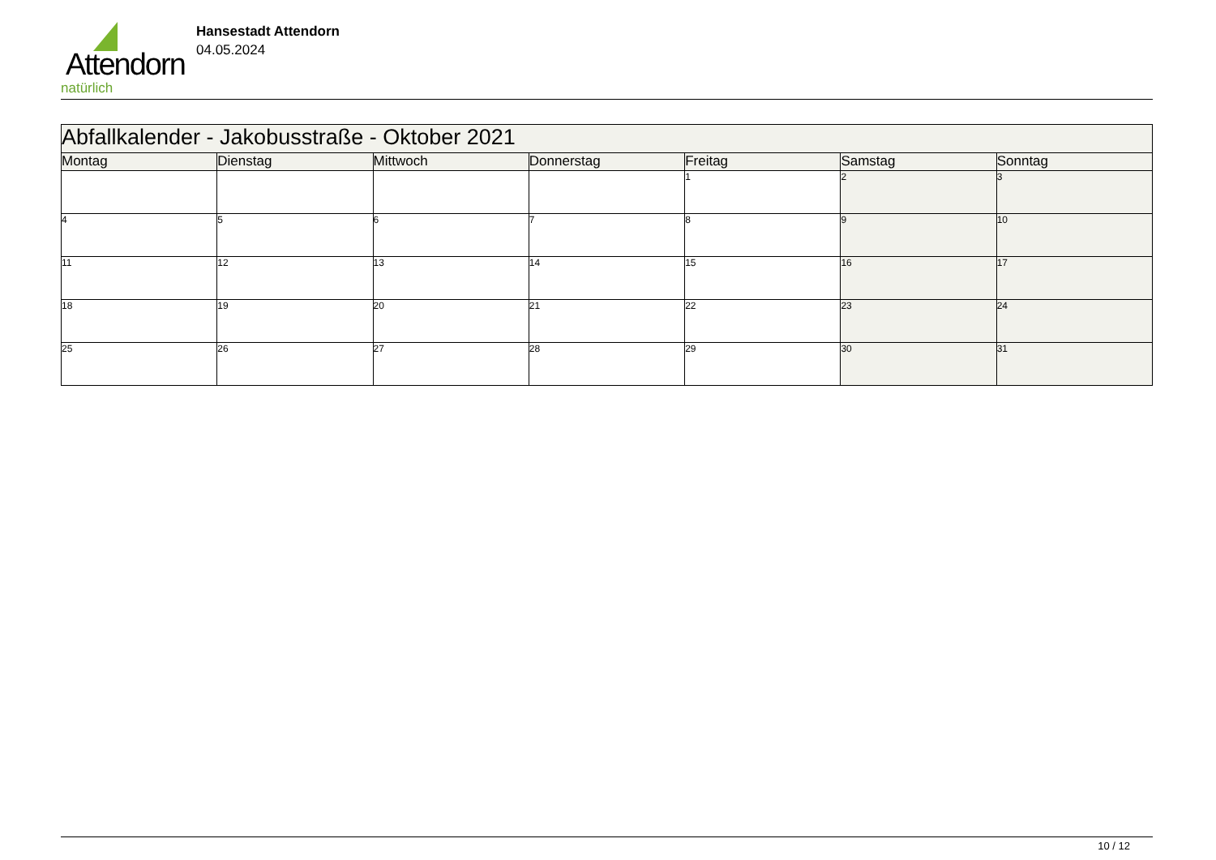Attendorn
natürlich
Hansestadt Attendorn
04.05.2024
| Abfallkalender - Jakobusstraße - Oktober 2021 | | | | | | |
| Montag | Dienstag | Mittwoch | Donnerstag | Freitag | Samstag | Sonntag |
| | | | | 1 | 2 | 3 |
| 4 | 5 | 6 | 7 | 8 | 9 | 10 |
| 11 | 12 | 13 | 14 | 15 | 16 | 17 |
| 18 | 19 | 20 | 21 | 22 | 23 | 24 |
| 25 | 26 | 27 | 28 | 29 | 30 | 31 |
10 / 12